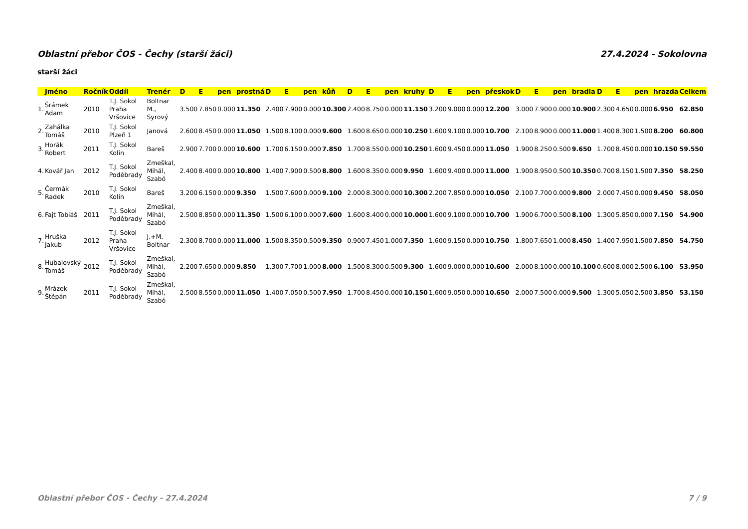Oblastní přebor ČOS - Čechy (starší žáci) 27.4.2024 - Sokolovna
starší žáci
| | Jméno | Ročník | Oddíl | Trenér | D | E | pen | prostná | D | E | pen | kůň | D | E | pen | kruhy | D | E | pen | přeskok | D | E | pen | bradla | D | E | pen | hrazda | Celkem |
| --- | --- | --- | --- | --- | --- | --- | --- | --- | --- | --- | --- | --- | --- | --- | --- | --- | --- | --- | --- | --- | --- | --- | --- | --- | --- | --- | --- | --- | --- |
| 1. | Šrámek Adam | 2010 | T.J. Sokol Praha Vršovice | Boltnar M., Syrový | 3.500 | 7.850 | 0.000 | 11.350 | 2.400 | 7.900 | 0.000 | 10.300 | 2.400 | 8.750 | 0.000 | 11.150 | 3.200 | 9.000 | 0.000 | 12.200 | 3.000 | 7.900 | 0.000 | 10.900 | 2.300 | 4.650 | 0.000 | 6.950 | 62.850 |
| 2. | Zahálka Tomáš | 2010 | T.J. Sokol Plzeň 1 | Janová | 2.600 | 8.450 | 0.000 | 11.050 | 1.500 | 8.100 | 0.000 | 9.600 | 1.600 | 8.650 | 0.000 | 10.250 | 1.600 | 9.100 | 0.000 | 10.700 | 2.100 | 8.900 | 0.000 | 11.000 | 1.400 | 8.300 | 1.500 | 8.200 | 60.800 |
| 3. | Horák Robert | 2011 | T.J. Sokol Kolín | Bareš | 2.900 | 7.700 | 0.000 | 10.600 | 1.700 | 6.150 | 0.000 | 7.850 | 1.700 | 8.550 | 0.000 | 10.250 | 1.600 | 9.450 | 0.000 | 11.050 | 1.900 | 8.250 | 0.500 | 9.650 | 1.700 | 8.450 | 0.000 | 10.150 | 59.550 |
| 4. | Kovář Jan | 2012 | T.J. Sokol Poděbrady | Zmeškal, Mihál, Szabó | 2.400 | 8.400 | 0.000 | 10.800 | 1.400 | 7.900 | 0.500 | 8.800 | 1.600 | 8.350 | 0.000 | 9.950 | 1.600 | 9.400 | 0.000 | 11.000 | 1.900 | 8.950 | 0.500 | 10.350 | 0.700 | 8.150 | 1.500 | 7.350 | 58.250 |
| 5. | Čermák Radek | 2010 | T.J. Sokol Kolín | Bareš | 3.200 | 6.150 | 0.000 | 9.350 | 1.500 | 7.600 | 0.000 | 9.100 | 2.000 | 8.300 | 0.000 | 10.300 | 2.200 | 7.850 | 0.000 | 10.050 | 2.100 | 7.700 | 0.000 | 9.800 | 2.000 | 7.450 | 0.000 | 9.450 | 58.050 |
| 6. | Fajt Tobiáš | 2011 | T.J. Sokol Poděbrady | Zmeškal, Mihál, Szabó | 2.500 | 8.850 | 0.000 | 11.350 | 1.500 | 6.100 | 0.000 | 7.600 | 1.600 | 8.400 | 0.000 | 10.000 | 1.600 | 9.100 | 0.000 | 10.700 | 1.900 | 6.700 | 0.500 | 8.100 | 1.300 | 5.850 | 0.000 | 7.150 | 54.900 |
| 7. | Hruška Jakub | 2012 | T.J. Sokol Praha Vršovice | J.+M. Boltnar | 2.300 | 8.700 | 0.000 | 11.000 | 1.500 | 8.350 | 0.500 | 9.350 | 0.900 | 7.450 | 1.000 | 7.350 | 1.600 | 9.150 | 0.000 | 10.750 | 1.800 | 7.650 | 1.000 | 8.450 | 1.400 | 7.950 | 1.500 | 7.850 | 54.750 |
| 8. | Hubalovský Tomáš | 2012 | T.J. Sokol Poděbrady | Zmeškal, Mihál, Szabó | 2.200 | 7.650 | 0.000 | 9.850 | 1.300 | 7.700 | 1.000 | 8.000 | 1.500 | 8.300 | 0.500 | 9.300 | 1.600 | 9.000 | 0.000 | 10.600 | 2.000 | 8.100 | 0.000 | 10.100 | 0.600 | 8.000 | 2.500 | 6.100 | 53.950 |
| 9. | Mrázek Štěpán | 2011 | T.J. Sokol Poděbrady | Zmeškal, Mihál, Szabó | 2.500 | 8.550 | 0.000 | 11.050 | 1.400 | 7.050 | 0.500 | 7.950 | 1.700 | 8.450 | 0.000 | 10.150 | 1.600 | 9.050 | 0.000 | 10.650 | 2.000 | 7.500 | 0.000 | 9.500 | 1.300 | 5.050 | 2.500 | 3.850 | 53.150 |
Oblastní přebor ČOS - Čechy - 27.4.2024 7 / 9